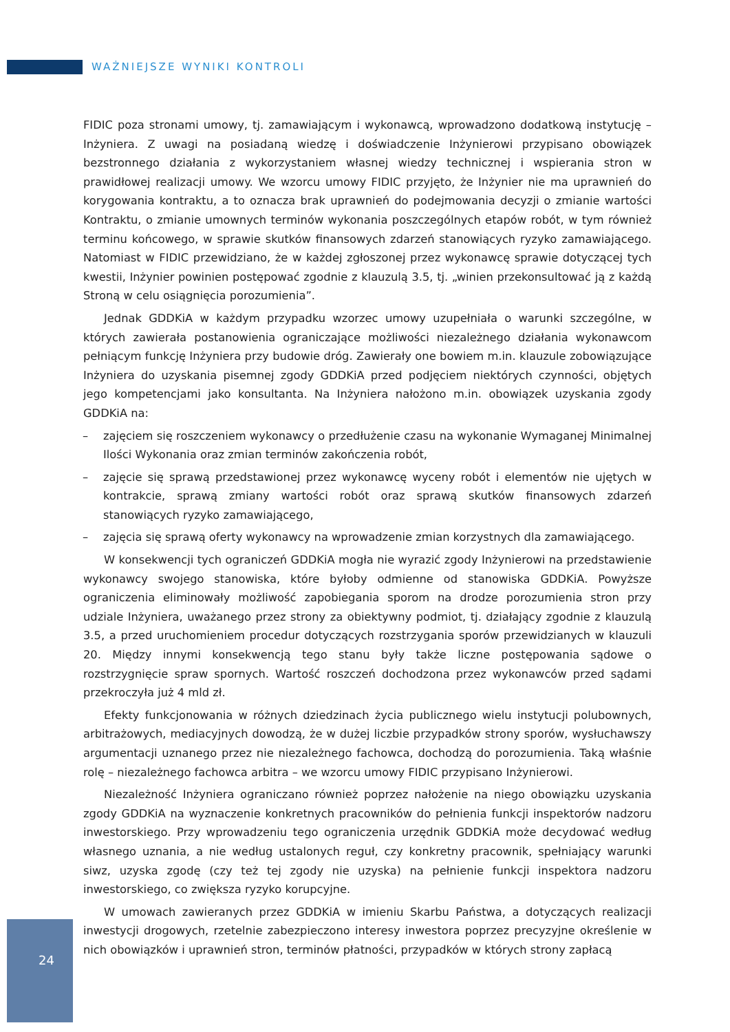WAŻNIEJSZE WYNIKI KONTROLI
FIDIC poza stronami umowy, tj. zamawiającym i wykonawcą, wprowadzono dodatkową instytucję – Inżyniera. Z uwagi na posiadaną wiedzę i doświadczenie Inżynierowi przypisano obowiązek bezstronnego działania z wykorzystaniem własnej wiedzy technicznej i wspierania stron w prawidłowej realizacji umowy. We wzorcu umowy FIDIC przyjęto, że Inżynier nie ma uprawnień do korygowania kontraktu, a to oznacza brak uprawnień do podejmowania decyzji o zmianie wartości Kontraktu, o zmianie umownych terminów wykonania poszczególnych etapów robót, w tym również terminu końcowego, w sprawie skutków finansowych zdarzeń stanowiących ryzyko zamawiającego. Natomiast w FIDIC przewidziano, że w każdej zgłoszonej przez wykonawcę sprawie dotyczącej tych kwestii, Inżynier powinien postępować zgodnie z klauzulą 3.5, tj. „winien przekonsultować ją z każdą Stroną w celu osiągnięcia porozumienia”.
Jednak GDDKiA w każdym przypadku wzorzec umowy uzupełniała o warunki szczególne, w których zawierała postanowienia ograniczające możliwości niezależnego działania wykonawcom pełniącym funkcję Inżyniera przy budowie dróg. Zawierały one bowiem m.in. klauzule zobowiązujące Inżyniera do uzyskania pisemnej zgody GDDKiA przed podjęciem niektórych czynności, objętych jego kompetencjami jako konsultanta. Na Inżyniera nałożono m.in. obowiązek uzyskania zgody GDDKiA na:
– zajęciem się roszczeniem wykonawcy o przedłużenie czasu na wykonanie Wymaganej Minimalnej Ilości Wykonania oraz zmian terminów zakończenia robót,
– zajęcie się sprawą przedstawionej przez wykonawcę wyceny robót i elementów nie ujętych w kontrakcie, sprawą zmiany wartości robót oraz sprawą skutków finansowych zdarzeń stanowiących ryzyko zamawiającego,
– zajęcia się sprawą oferty wykonawcy na wprowadzenie zmian korzystnych dla zamawiającego.
W konsekwencji tych ograniczeń GDDKiA mogła nie wyrazić zgody Inżynierowi na przedstawienie wykonawcy swojego stanowiska, które byłoby odmienne od stanowiska GDDKiA. Powyższe ograniczenia eliminowały możliwość zapobiegania sporom na drodze porozumienia stron przy udziale Inżyniera, uważanego przez strony za obiektywny podmiot, tj. działający zgodnie z klauzulą 3.5, a przed uruchomieniem procedur dotyczących rozstrzygania sporów przewidzianych w klauzuli 20. Między innymi konsekwencją tego stanu były także liczne postępowania sądowe o rozstrzygnięcie spraw spornych. Wartość roszczeń dochodzona przez wykonawców przed sądami przekroczyła już 4 mld zł.
Efekty funkcjonowania w różnych dziedzinach życia publicznego wielu instytucji polubownych, arbitrażowych, mediacyjnych dowodzą, że w dużej liczbie przypadków strony sporów, wysłuchawszy argumentacji uznanego przez nie niezależnego fachowca, dochodzą do porozumienia. Taką właśnie rolę – niezależnego fachowca arbitra – we wzorcu umowy FIDIC przypisano Inżynierowi.
Niezależność Inżyniera ograniczano również poprzez nałożenie na niego obowiązku uzyskania zgody GDDKiA na wyznaczenie konkretnych pracowników do pełnienia funkcji inspektorów nadzoru inwestorskiego. Przy wprowadzeniu tego ograniczenia urzędnik GDDKiA może decydować według własnego uznania, a nie według ustalonych reguł, czy konkretny pracownik, spełniający warunki siwz, uzyska zgodę (czy też tej zgody nie uzyska) na pełnienie funkcji inspektora nadzoru inwestorskiego, co zwiększa ryzyko korupcyjne.
W umowach zawieranych przez GDDKiA w imieniu Skarbu Państwa, a dotyczących realizacji inwestycji drogowych, rzetelnie zabezpieczono interesy inwestora poprzez precyzyjne określenie w nich obowiązków i uprawnień stron, terminów płatności, przypadków w których strony zapłacą
24